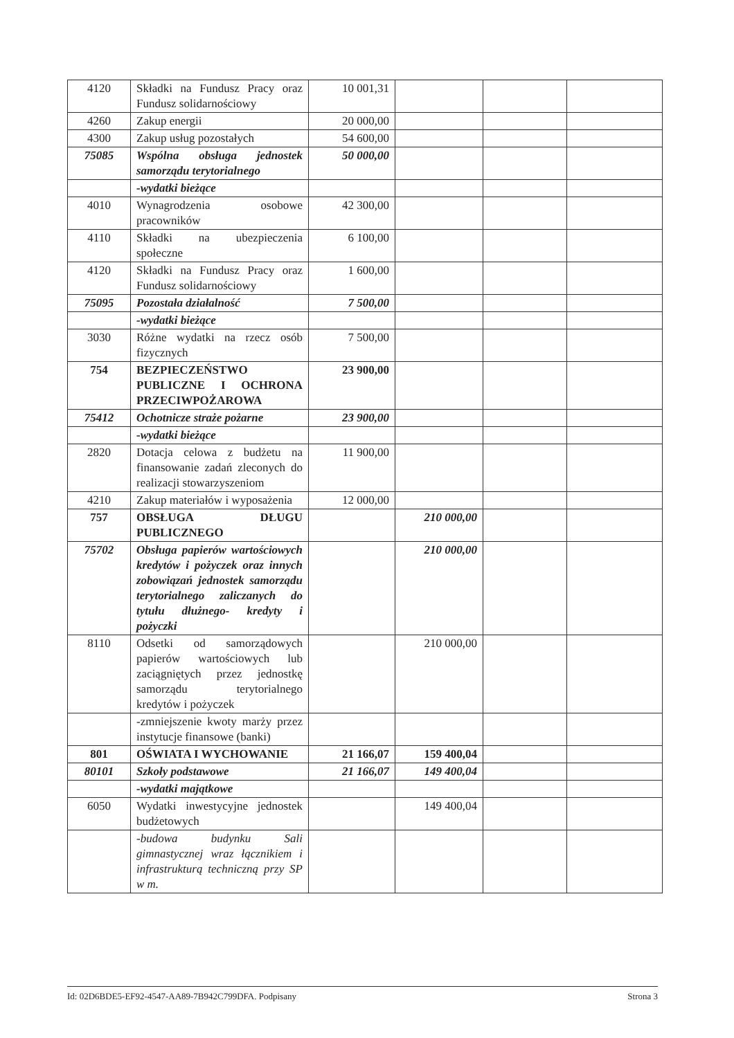| 4120 | Składki na Fundusz Pracy oraz Fundusz solidarnościowy | 10 001,31 | | | |
| 4260 | Zakup energii | 20 000,00 | | | |
| 4300 | Zakup usług pozostałych | 54 600,00 | | | |
| 75085 | Wspólna obsługa jednostek samorządu terytorialnego | 50 000,00 | | | |
| | -wydatki bieżące | | | | |
| 4010 | Wynagrodzenia osobowe pracowników | 42 300,00 | | | |
| 4110 | Składki na ubezpieczenia społeczne | 6 100,00 | | | |
| 4120 | Składki na Fundusz Pracy oraz Fundusz solidarnościowy | 1 600,00 | | | |
| 75095 | Pozostała działalność | 7 500,00 | | | |
| | -wydatki bieżące | | | | |
| 3030 | Różne wydatki na rzecz osób fizycznych | 7 500,00 | | | |
| 754 | BEZPIECZEŃSTWO PUBLICZNE I OCHRONA PRZECIWPOŻAROWA | 23 900,00 | | | |
| 75412 | Ochotnicze straże pożarne | 23 900,00 | | | |
| | -wydatki bieżące | | | | |
| 2820 | Dotacja celowa z budżetu na finansowanie zadań zleconych do realizacji stowarzyszeniom | 11 900,00 | | | |
| 4210 | Zakup materiałów i wyposażenia | 12 000,00 | | | |
| 757 | OBSŁUGA DŁUGU PUBLICZNEGO | | 210 000,00 | | |
| 75702 | Obsługa papierów wartościowych kredytów i pożyczek oraz innych zobowiązań jednostek samorządu terytorialnego zaliczanych do tytułu dłużnego- kredyty i pożyczki | | 210 000,00 | | |
| 8110 | Odsetki od samorządowych papierów wartościowych lub zaciągniętych przez jednostkę samorządu terytorialnego kredytów i pożyczek | | 210 000,00 | | |
| | -zmniejszenie kwoty marży przez instytucje finansowe (banki) | | | | |
| 801 | OŚWIATA I WYCHOWANIE | 21 166,07 | 159 400,04 | | |
| 80101 | Szkoły podstawowe | 21 166,07 | 149 400,04 | | |
| | -wydatki majątkowe | | | | |
| 6050 | Wydatki inwestycyjne jednostek budżetowych | | 149 400,04 | | |
| | -budowa budynku Sali gimnastycznej wraz łącznikiem i infrastrukturą techniczną przy SP w m. | | | | |
Id: 02D6BDE5-EF92-4547-AA89-7B942C799DFA. Podpisany Strona 3